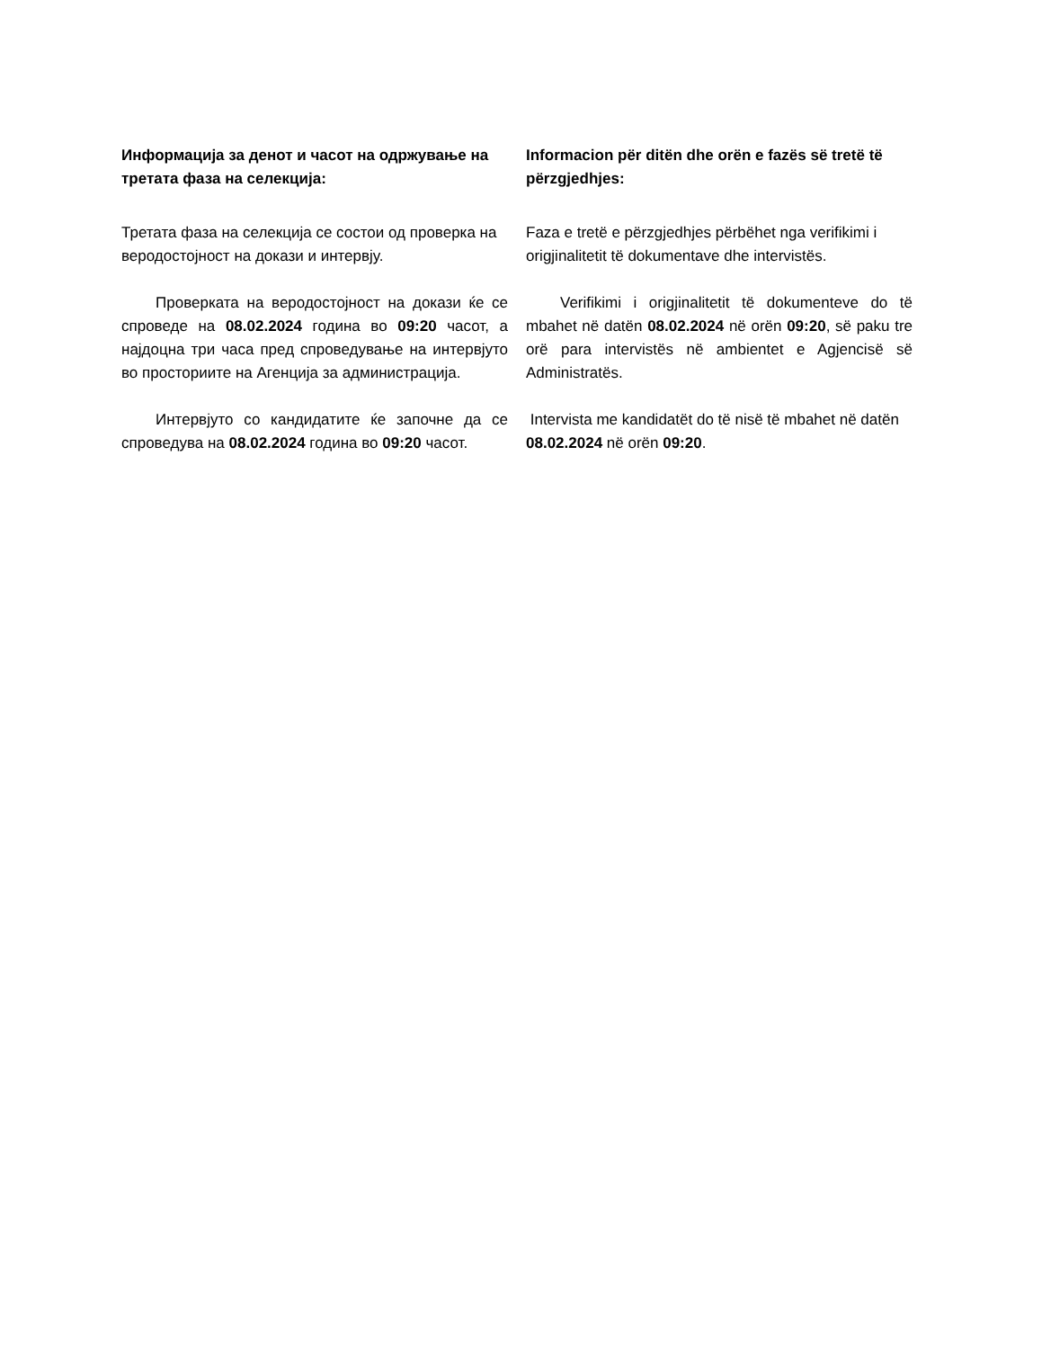Информацијa за денот и часот на одржување на третата фаза на селекција:
Третата фаза на селекција се состои од проверка на веродостојност на докази и интервју.
Проверката на веродостојност на докази ќе се спроведе на 08.02.2024 година во 09:20 часот, а најдоцна три часа пред спроведување на интервјуто во просториите на Агенција за администрација.
Интервјуто со кандидатите ќе започне да се спроведува на 08.02.2024 година во 09:20 часот.
Informacion për ditën dhe orën e fazës së tretë të përzgjedhjes:
Faza e tretë e përzgjedhjes përbëhet nga verifikimi i origjinalitetit të dokumentave dhe intervistës.
Verifikimi i origjinalitetit të dokumenteve do të mbahet në datën 08.02.2024 në orën 09:20, së paku tre orë para intervistës në ambientet e Agjencisë së Administratës.
Intervista me kandidatët do të nisë të mbahet në datën 08.02.2024 në orën 09:20.